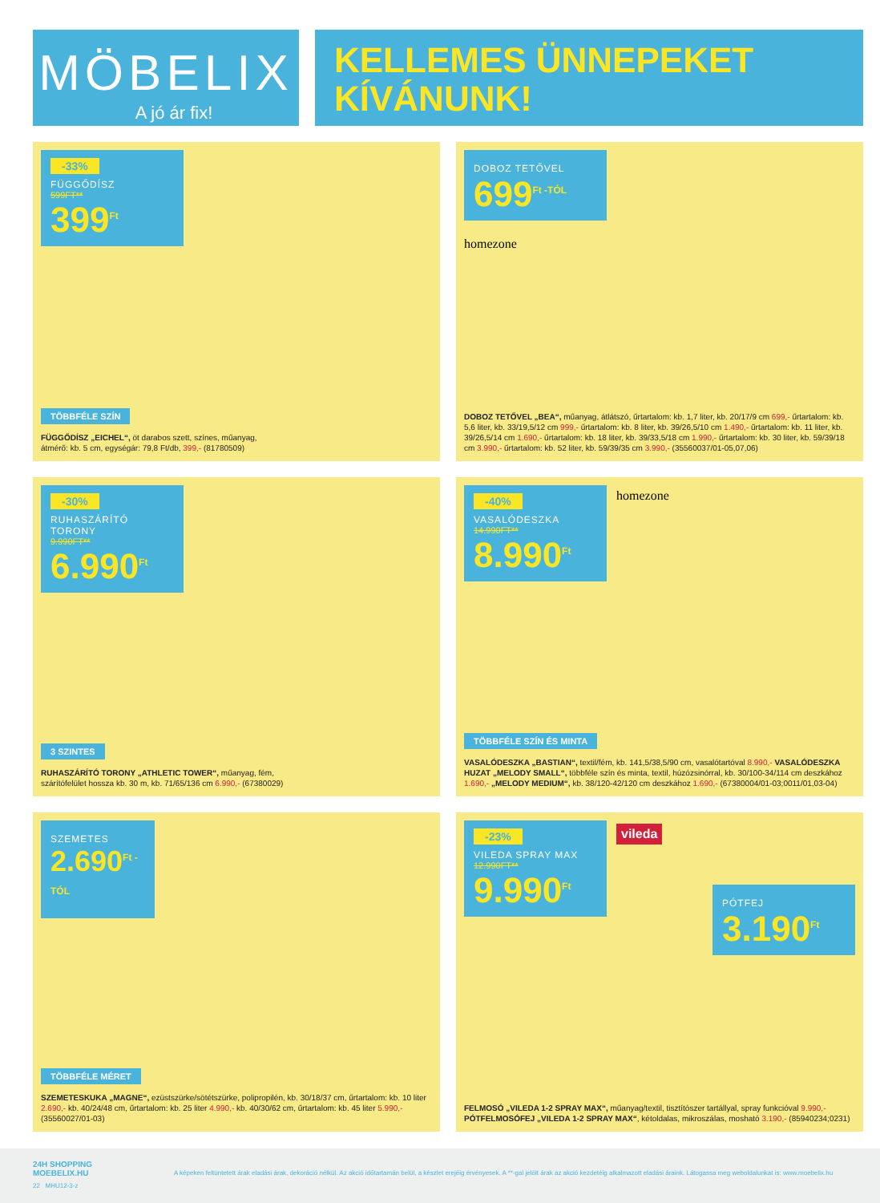MÖBELIX
A jó ár fix!
KELLEMES ÜNNEPEKET
KÍVÁNUNK!
-33%
FÜGGŐDÍSZ
599FT**
399<sup>Ft</sup>
TÖBBFÉLE SZÍN
FÜGGŐDÍSZ „EICHEL“, öt darabos szett, színes, műanyag,
átmérő: kb. 5 cm, egységár: 79,8 Ft/db, 399,- (81780509)
DOBOZ TETŐVEL
699<sup>Ft -TÓL</sup>
homezone
DOBOZ TETŐVEL „BEA“, műanyag, átlátszó, űrtartalom: kb. 1,7 liter, kb. 20/17/9 cm 699,- űrtartalom: kb. 5,6 liter, kb. 33/19,5/12 cm 999,- űrtartalom: kb. 8 liter, kb. 39/26,5/10 cm 1.490,- űrtartalom: kb. 11 liter, kb. 39/26,5/14 cm 1.690,- űrtartalom: kb. 18 liter, kb. 39/33,5/18 cm 1.990,- űrtartalom: kb. 30 liter, kb. 59/39/18 cm 3.990,- űrtartalom: kb. 52 liter, kb. 59/39/35 cm 3.990,- (35560037/01-05,07,06)
-30%
RUHASZÁRÍTÓ
TORONY
9.990FT**
6.990<sup>Ft</sup>
3 SZINTES
RUHASZÁRÍTÓ TORONY „ATHLETIC TOWER“, műanyag, fém,
szárítófelület hossza kb. 30 m, kb. 71/65/136 cm 6.990,- (67380029)
-40%
VASALÓDESZKA
14.990FT**
8.990<sup>Ft</sup>
homezone
TÖBBFÉLE SZÍN ÉS MINTA
VASALÓDESZKA „BASTIAN“, textil/fém, kb. 141,5/38,5/90 cm, vasalótartóval 8.990,- VASALÓDESZKA HUZAT „MELODY SMALL“, többféle szín és minta, textil, húzózsinórral, kb. 30/100-34/114 cm deszkához 1.690,- „MELODY MEDIUM“, kb. 38/120-42/120 cm deszkához 1.690,- (67380004/01-03;0011/01,03-04)
SZEMETES
2.690<sup>Ft -TÓL</sup>
TÖBBFÉLE MÉRET
SZEMETESKUKA „MAGNE“, ezüstszürke/sötétszürke, polipropilén, kb. 30/18/37 cm, űrtartalom: kb. 10 liter 2.690,- kb. 40/24/48 cm, űrtartalom: kb. 25 liter 4.990,- kb. 40/30/62 cm, űrtartalom: kb. 45 liter 5.990,- (35560027/01-03)
-23%
VILEDA SPRAY MAX
12.990FT**
9.990<sup>Ft</sup>
vileda
PÓTFEJ
3.190<sup>Ft</sup>
FELMOSÓ „VILEDA 1-2 SPRAY MAX“, műanyag/textil, tisztítószer tartállyal, spray funkcióval 9.990,- PÓTFELMOSÓFEJ „VILEDA 1-2 SPRAY MAX“, kétoldalas, mikroszálas, mosható 3.190,- (85940234;0231)
24H SHOPPING
MOEBELIX.HU
A képeken feltüntetett árak eladási árak, dekoráció nélkül. Az akció időtartamán belül, a készlet erejéig érvényesek. A **-gal jelölt árak az akció kezdetéig alkalmazott eladási áraink. Látogassa meg weboldalunkat is: www.moebelix.hu
22 MHU12-3-z